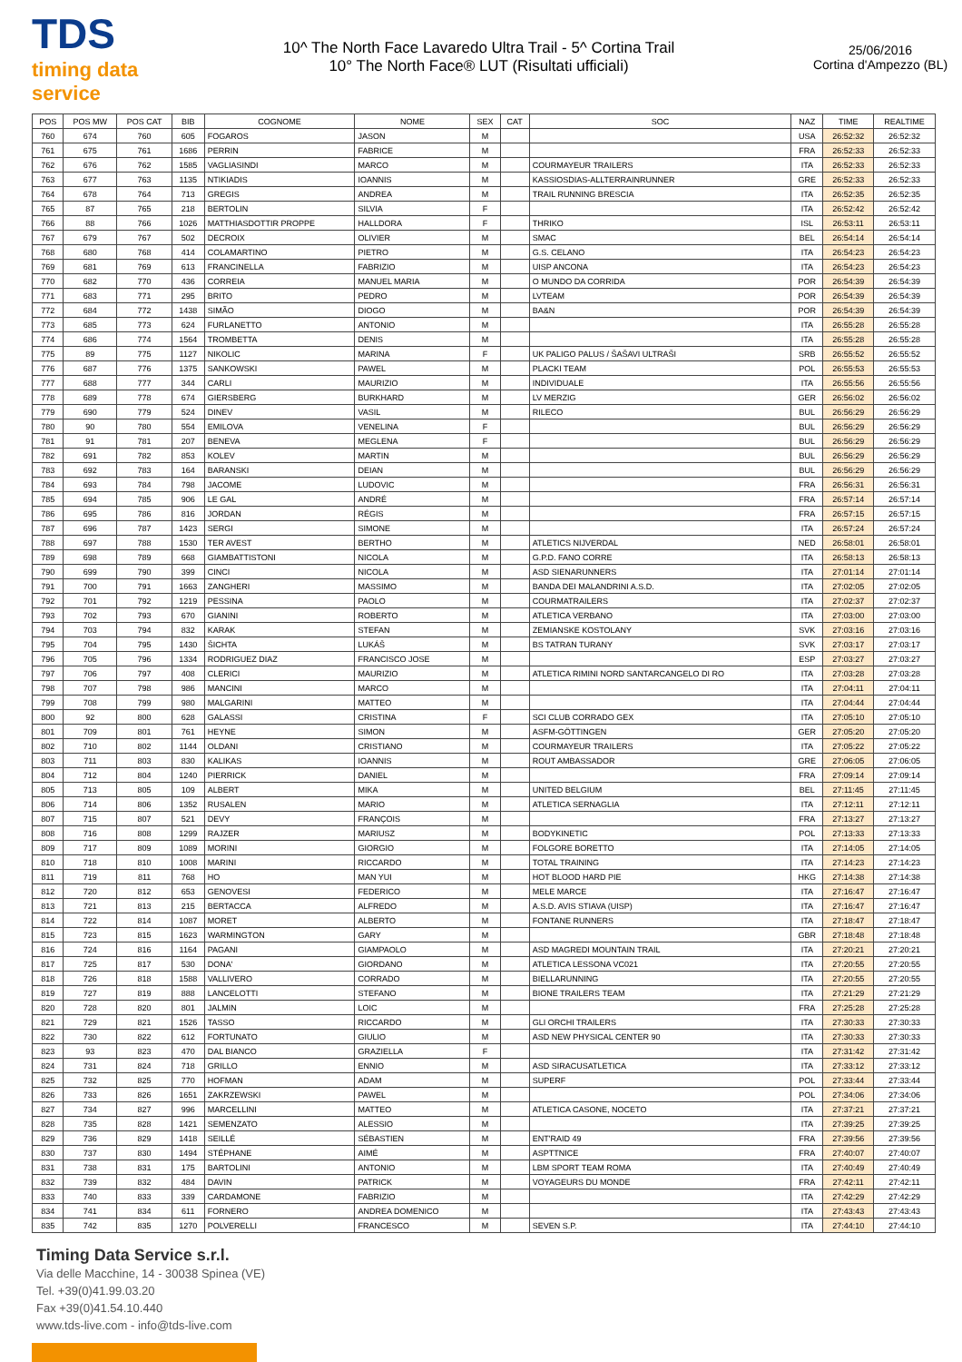TDS
timing data service
10^ The North Face Lavaredo Ultra Trail - 5^ Cortina Trail
10° The North Face® LUT (Risultati ufficiali)
25/06/2016
Cortina d'Ampezzo (BL)
| POS | POS MW | POS CAT | BIB | COGNOME | NOME | SEX | CAT | SOC | NAZ | TIME | REALTIME |
| --- | --- | --- | --- | --- | --- | --- | --- | --- | --- | --- | --- |
| 760 | 674 | 760 | 605 | FOGAROS | JASON | M | | | USA | 26:52:32 | 26:52:32 |
| 761 | 675 | 761 | 1686 | PERRIN | FABRICE | M | | | FRA | 26:52:33 | 26:52:33 |
| 762 | 676 | 762 | 1585 | VAGLIASINDI | MARCO | M | | COURMAYEUR TRAILERS | ITA | 26:52:33 | 26:52:33 |
| 763 | 677 | 763 | 1135 | NTIKIADIS | IOANNIS | M | | KASSIOSDIAS-ALLTERRAINRUNNER | GRE | 26:52:33 | 26:52:33 |
| 764 | 678 | 764 | 713 | GREGIS | ANDREA | M | | TRAIL RUNNING BRESCIA | ITA | 26:52:35 | 26:52:35 |
| 765 | 87 | 765 | 218 | BERTOLIN | SILVIA | F | | | ITA | 26:52:42 | 26:52:42 |
| 766 | 88 | 766 | 1026 | MATTHIASDOTTIR PROPPE | HALLDORA | F | | THRIKO | ISL | 26:53:11 | 26:53:11 |
| 767 | 679 | 767 | 502 | DECROIX | OLIVIER | M | | SMAC | BEL | 26:54:14 | 26:54:14 |
| 768 | 680 | 768 | 414 | COLAMARTINO | PIETRO | M | | G.S. CELANO | ITA | 26:54:23 | 26:54:23 |
| 769 | 681 | 769 | 613 | FRANCINELLA | FABRIZIO | M | | UISP ANCONA | ITA | 26:54:23 | 26:54:23 |
| 770 | 682 | 770 | 436 | CORREIA | MANUEL MARIA | M | | O MUNDO DA CORRIDA | POR | 26:54:39 | 26:54:39 |
| 771 | 683 | 771 | 295 | BRITO | PEDRO | M | | LVTEAM | POR | 26:54:39 | 26:54:39 |
| 772 | 684 | 772 | 1438 | SIMÃO | DIOGO | M | | BA&N | POR | 26:54:39 | 26:54:39 |
| 773 | 685 | 773 | 624 | FURLANETTO | ANTONIO | M | | | ITA | 26:55:28 | 26:55:28 |
| 774 | 686 | 774 | 1564 | TROMBETTA | DENIS | M | | | ITA | 26:55:28 | 26:55:28 |
| 775 | 89 | 775 | 1127 | NIKOLIC | MARINA | F | | UK PALIGO PALUS / ŠAŠAVI ULTRAŠI | SRB | 26:55:52 | 26:55:52 |
| 776 | 687 | 776 | 1375 | SANKOWSKI | PAWEL | M | | PLACKI TEAM | POL | 26:55:53 | 26:55:53 |
| 777 | 688 | 777 | 344 | CARLI | MAURIZIO | M | | INDIVIDUALE | ITA | 26:55:56 | 26:55:56 |
| 778 | 689 | 778 | 674 | GIERSBERG | BURKHARD | M | | LV MERZIG | GER | 26:56:02 | 26:56:02 |
| 779 | 690 | 779 | 524 | DINEV | VASIL | M | | RILECO | BUL | 26:56:29 | 26:56:29 |
| 780 | 90 | 780 | 554 | EMILOVA | VENELINA | F | | | BUL | 26:56:29 | 26:56:29 |
| 781 | 91 | 781 | 207 | BENEVA | MEGLENA | F | | | BUL | 26:56:29 | 26:56:29 |
| 782 | 691 | 782 | 853 | KOLEV | MARTIN | M | | | BUL | 26:56:29 | 26:56:29 |
| 783 | 692 | 783 | 164 | BARANSKI | DEIAN | M | | | BUL | 26:56:29 | 26:56:29 |
| 784 | 693 | 784 | 798 | JACOME | LUDOVIC | M | | | FRA | 26:56:31 | 26:56:31 |
| 785 | 694 | 785 | 906 | LE GAL | ANDRÉ | M | | | FRA | 26:57:14 | 26:57:14 |
| 786 | 695 | 786 | 816 | JORDAN | RÉGIS | M | | | FRA | 26:57:15 | 26:57:15 |
| 787 | 696 | 787 | 1423 | SERGI | SIMONE | M | | | ITA | 26:57:24 | 26:57:24 |
| 788 | 697 | 788 | 1530 | TER AVEST | BERTHO | M | | ATLETICS NIJVERDAL | NED | 26:58:01 | 26:58:01 |
| 789 | 698 | 789 | 668 | GIAMBATTISTONI | NICOLA | M | | G.P.D. FANO CORRE | ITA | 26:58:13 | 26:58:13 |
| 790 | 699 | 790 | 399 | CINCI | NICOLA | M | | ASD SIENARUNNERS | ITA | 27:01:14 | 27:01:14 |
| 791 | 700 | 791 | 1663 | ZANGHERI | MASSIMO | M | | BANDA DEI MALANDRINI A.S.D. | ITA | 27:02:05 | 27:02:05 |
| 792 | 701 | 792 | 1219 | PESSINA | PAOLO | M | | COURMATRAILERS | ITA | 27:02:37 | 27:02:37 |
| 793 | 702 | 793 | 670 | GIANINI | ROBERTO | M | | ATLETICA VERBANO | ITA | 27:03:00 | 27:03:00 |
| 794 | 703 | 794 | 832 | KARAK | STEFAN | M | | ZEMIANSKE KOSTOLANY | SVK | 27:03:16 | 27:03:16 |
| 795 | 704 | 795 | 1430 | ŠICHTA | LUKÁŠ | M | | BS TATRAN TURANY | SVK | 27:03:17 | 27:03:17 |
| 796 | 705 | 796 | 1334 | RODRIGUEZ DIAZ | FRANCISCO JOSE | M | | | ESP | 27:03:27 | 27:03:27 |
| 797 | 706 | 797 | 408 | CLERICI | MAURIZIO | M | | ATLETICA RIMINI NORD SANTARCANGELO DI RO | ITA | 27:03:28 | 27:03:28 |
| 798 | 707 | 798 | 986 | MANCINI | MARCO | M | | | ITA | 27:04:11 | 27:04:11 |
| 799 | 708 | 799 | 980 | MALGARINI | MATTEO | M | | | ITA | 27:04:44 | 27:04:44 |
| 800 | 92 | 800 | 628 | GALASSI | CRISTINA | F | | SCI CLUB CORRADO GEX | ITA | 27:05:10 | 27:05:10 |
| 801 | 709 | 801 | 761 | HEYNE | SIMON | M | | ASFM-GÖTTINGEN | GER | 27:05:20 | 27:05:20 |
| 802 | 710 | 802 | 1144 | OLDANI | CRISTIANO | M | | COURMAYEUR TRAILERS | ITA | 27:05:22 | 27:05:22 |
| 803 | 711 | 803 | 830 | KALIKAS | IOANNIS | M | | ROUT AMBASSADOR | GRE | 27:06:05 | 27:06:05 |
| 804 | 712 | 804 | 1240 | PIERRICK | DANIEL | M | | | FRA | 27:09:14 | 27:09:14 |
| 805 | 713 | 805 | 109 | ALBERT | MIKA | M | | UNITED BELGIUM | BEL | 27:11:45 | 27:11:45 |
| 806 | 714 | 806 | 1352 | RUSALEN | MARIO | M | | ATLETICA SERNAGLIA | ITA | 27:12:11 | 27:12:11 |
| 807 | 715 | 807 | 521 | DEVY | FRANÇOIS | M | | | FRA | 27:13:27 | 27:13:27 |
| 808 | 716 | 808 | 1299 | RAJZER | MARIUSZ | M | | BODYKINETIC | POL | 27:13:33 | 27:13:33 |
| 809 | 717 | 809 | 1089 | MORINI | GIORGIO | M | | FOLGORE BORETTO | ITA | 27:14:05 | 27:14:05 |
| 810 | 718 | 810 | 1008 | MARINI | RICCARDO | M | | TOTAL TRAINING | ITA | 27:14:23 | 27:14:23 |
| 811 | 719 | 811 | 768 | HO | MAN YUI | M | | HOT BLOOD HARD PIE | HKG | 27:14:38 | 27:14:38 |
| 812 | 720 | 812 | 653 | GENOVESI | FEDERICO | M | | MELE MARCE | ITA | 27:16:47 | 27:16:47 |
| 813 | 721 | 813 | 215 | BERTACCA | ALFREDO | M | | A.S.D. AVIS STIAVA (UISP) | ITA | 27:16:47 | 27:16:47 |
| 814 | 722 | 814 | 1087 | MORET | ALBERTO | M | | FONTANE RUNNERS | ITA | 27:18:47 | 27:18:47 |
| 815 | 723 | 815 | 1623 | WARMINGTON | GARY | M | | | GBR | 27:18:48 | 27:18:48 |
| 816 | 724 | 816 | 1164 | PAGANI | GIAMPAOLO | M | | ASD MAGREDI MOUNTAIN TRAIL | ITA | 27:20:21 | 27:20:21 |
| 817 | 725 | 817 | 530 | DONA' | GIORDANO | M | | ATLETICA LESSONA VC021 | ITA | 27:20:55 | 27:20:55 |
| 818 | 726 | 818 | 1588 | VALLIVERO | CORRADO | M | | BIELLARUNNING | ITA | 27:20:55 | 27:20:55 |
| 819 | 727 | 819 | 888 | LANCELOTTI | STEFANO | M | | BIONE TRAILERS TEAM | ITA | 27:21:29 | 27:21:29 |
| 820 | 728 | 820 | 801 | JALMIN | LOIC | M | | | FRA | 27:25:28 | 27:25:28 |
| 821 | 729 | 821 | 1526 | TASSO | RICCARDO | M | | GLI ORCHI TRAILERS | ITA | 27:30:33 | 27:30:33 |
| 822 | 730 | 822 | 612 | FORTUNATO | GIULIO | M | | ASD NEW PHYSICAL CENTER 90 | ITA | 27:30:33 | 27:30:33 |
| 823 | 93 | 823 | 470 | DAL BIANCO | GRAZIELLA | F | | | ITA | 27:31:42 | 27:31:42 |
| 824 | 731 | 824 | 718 | GRILLO | ENNIO | M | | ASD SIRACUSATLETICA | ITA | 27:33:12 | 27:33:12 |
| 825 | 732 | 825 | 770 | HOFMAN | ADAM | M | | SUPERF | POL | 27:33:44 | 27:33:44 |
| 826 | 733 | 826 | 1651 | ZAKRZEWSKI | PAWEL | M | | | POL | 27:34:06 | 27:34:06 |
| 827 | 734 | 827 | 996 | MARCELLINI | MATTEO | M | | ATLETICA CASONE, NOCETO | ITA | 27:37:21 | 27:37:21 |
| 828 | 735 | 828 | 1421 | SEMENZATO | ALESSIO | M | | | ITA | 27:39:25 | 27:39:25 |
| 829 | 736 | 829 | 1418 | SEILLÉ | SÉBASTIEN | M | | ENT'RAID 49 | FRA | 27:39:56 | 27:39:56 |
| 830 | 737 | 830 | 1494 | STÉPHANE | AIMÉ | M | | ASPTTNICE | FRA | 27:40:07 | 27:40:07 |
| 831 | 738 | 831 | 175 | BARTOLINI | ANTONIO | M | | LBM SPORT TEAM ROMA | ITA | 27:40:49 | 27:40:49 |
| 832 | 739 | 832 | 484 | DAVIN | PATRICK | M | | VOYAGEURS DU MONDE | FRA | 27:42:11 | 27:42:11 |
| 833 | 740 | 833 | 339 | CARDAMONE | FABRIZIO | M | | | ITA | 27:42:29 | 27:42:29 |
| 834 | 741 | 834 | 611 | FORNERO | ANDREA DOMENICO | M | | | ITA | 27:43:43 | 27:43:43 |
| 835 | 742 | 835 | 1270 | POLVERELLI | FRANCESCO | M | | SEVEN S.P. | ITA | 27:44:10 | 27:44:10 |
Timing Data Service s.r.l.
Via delle Macchine, 14 - 30038 Spinea (VE)
Tel. +39(0)41.99.03.20
Fax +39(0)41.54.10.440
www.tds-live.com - info@tds-live.com